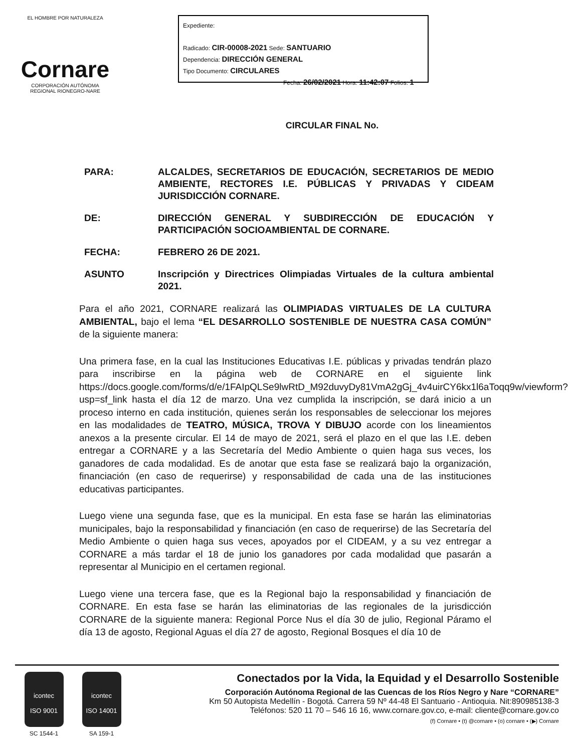EL HOMBRE POR NATURALEZA
Cornare
CORPORACIÓN AUTÓNOMA REGIONAL RIONEGRO-NARE
Expediente:
Radicado: CIR-00008-2021 Sede: SANTUARIO
Dependencia: DIRECCIÓN GENERAL
Tipo Documento: CIRCULARES
Fecha: 26/02/2021 Hora: 11:42:07 Folios: 1
CIRCULAR FINAL No.
PARA: ALCALDES, SECRETARIOS DE EDUCACIÓN, SECRETARIOS DE MEDIO AMBIENTE, RECTORES I.E. PÚBLICAS Y PRIVADAS Y CIDEAM JURISDICCIÓN CORNARE.
DE: DIRECCIÓN GENERAL Y SUBDIRECCIÓN DE EDUCACIÓN Y PARTICIPACIÓN SOCIOAMBIENTAL DE CORNARE.
FECHA: FEBRERO 26 DE 2021.
ASUNTO Inscripción y Directrices Olimpiadas Virtuales de la cultura ambiental 2021.
Para el año 2021, CORNARE realizará las OLIMPIADAS VIRTUALES DE LA CULTURA AMBIENTAL, bajo el lema “EL DESARROLLO SOSTENIBLE DE NUESTRA CASA COMÚN” de la siguiente manera:
Una primera fase, en la cual las Instituciones Educativas I.E. públicas y privadas tendrán plazo para inscribirse en la página web de CORNARE en el siguiente link https://docs.google.com/forms/d/e/1FAIpQLSe9lwRtD_M92duvyDy81VmA2gGj_4v4uirCY6kx1l6aToqq9w/viewform?usp=sf_link hasta el día 12 de marzo. Una vez cumplida la inscripción, se dará inicio a un proceso interno en cada institución, quienes serán los responsables de seleccionar los mejores en las modalidades de TEATRO, MÚSICA, TROVA Y DIBUJO acorde con los lineamientos anexos a la presente circular. El 14 de mayo de 2021, será el plazo en el que las I.E. deben entregar a CORNARE y a las Secretaría del Medio Ambiente o quien haga sus veces, los ganadores de cada modalidad. Es de anotar que esta fase se realizará bajo la organización, financiación (en caso de requerirse) y responsabilidad de cada una de las instituciones educativas participantes.
Luego viene una segunda fase, que es la municipal. En esta fase se harán las eliminatorias municipales, bajo la responsabilidad y financiación (en caso de requerirse) de las Secretaría del Medio Ambiente o quien haga sus veces, apoyados por el CIDEAM, y a su vez entregar a CORNARE a más tardar el 18 de junio los ganadores por cada modalidad que pasarán a representar al Municipio en el certamen regional.
Luego viene una tercera fase, que es la Regional bajo la responsabilidad y financiación de CORNARE. En esta fase se harán las eliminatorias de las regionales de la jurisdicción CORNARE de la siguiente manera: Regional Porce Nus el día 30 de julio, Regional Páramo el día 13 de agosto, Regional Aguas el día 27 de agosto, Regional Bosques el día 10 de
icontec
ISO 9001
SC 1544-1
icontec
ISO 14001
SA 159-1
Conectados por la Vida, la Equidad y el Desarrollo Sostenible
Corporación Autónoma Regional de las Cuencas de los Ríos Negro y Nare “CORNARE”
Km 50 Autopista Medellín - Bogotá. Carrera 59 Nº 44-48 El Santuario - Antioquia. Nit:890985138-3
Teléfonos: 520 11 70 – 546 16 16, www.cornare.gov.co, e-mail: cliente@cornare.gov.co
(f) Cornare • (t) @cornare • (o) cornare • (▶) Cornare